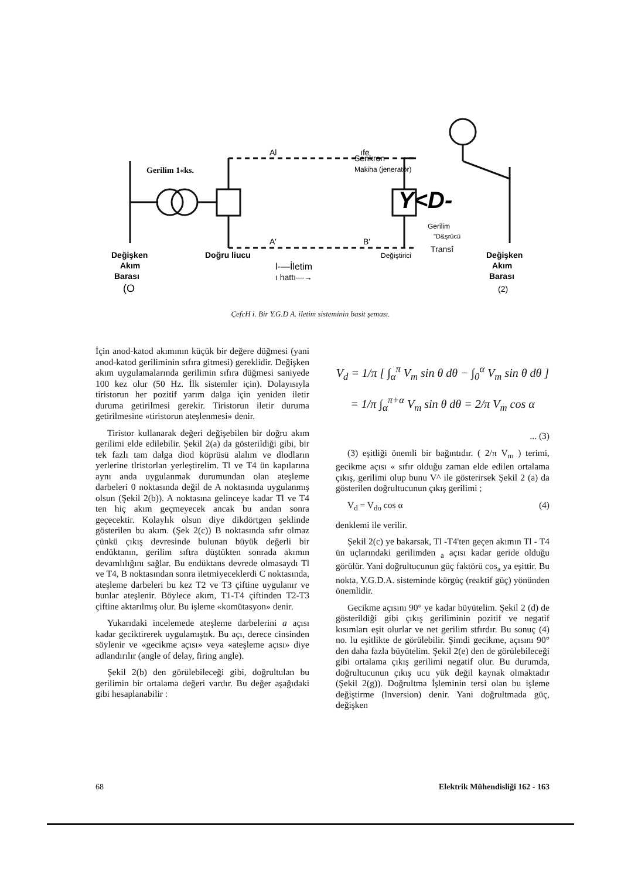Senkron
Makiha (jeneratör)
Al
ıfe
Gerilim 1«ks.
Y<D-
Gerilim
"D&şrücü
Transî
Değiştirici
A'
B'
Değişken
Akım
Barası
(O
Doğru liucu
l-—İletim
ı hattı—→
Değişken
Akım
Barası
(2)
ÇefcH i. Bir Y.G.D A. iletim sisteminin basit şeması.
İçin anod-katod akımının küçük bir değere düğmesi (yani anod-katod geriliminin sıfıra gitmesi) gereklidir. Değişken akım uygulamalarında gerilimin sıfıra düğmesi saniyede 100 kez olur (50 Hz. İlk sistemler için). Dolayısıyla tiristorun her pozitif yarım dalga için yeniden iletir duruma getirilmesi gerekir. Tiristorun iletir duruma getirilmesine «tiristorun ateşlenmesi» denir.
Tiristor kullanarak değeri değişebilen bir doğru akım gerilimi elde edilebilir. Şekil 2(a) da gösterildiği gibi, bir tek fazlı tam dalga diod köprüsü alalım ve dlodların yerlerine tlristorlan yerleştirelim. Tl ve T4 ün kapılarına aynı anda uygulanmak durumundan olan ateşleme darbeleri 0 noktasında değil de A noktasında uygulanmış olsun (Şekil 2(b)). A noktasına gelinceye kadar Tl ve T4 ten hiç akım geçmeyecek ancak bu andan sonra geçecektir. Kolaylık olsun diye dikdörtgen şeklinde gösterilen bu akım. (Şek 2(c)) B noktasında sıfır olmaz çünkü çıkış devresinde bulunan büyük değerli bir endüktanın, gerilim sıftra düştükten sonrada akımın devamlılığını sağlar. Bu endüktans devrede olmasaydı Tl ve T4, B noktasından sonra iletmiyeceklerdi C noktasında, ateşleme darbeleri bu kez T2 ve T3 çiftine uygulanır ve bunlar ateşlenir. Böylece akım, T1-T4 çiftinden T2-T3 çiftine aktarılmış olur. Bu işleme «komütasyon» denir.
Yukarıdaki incelemede ateşleme darbelerini a açısı kadar geciktirerek uygulamıştık. Bu açı, derece cinsinden söylenir ve «gecikme açısı» veya «ateşleme açısı» diye adlandırılır (angle of delay, firing angle).
Şekil 2(b) den görülebileceği gibi, doğrultulan bu gerilimin bir ortalama değeri vardır. Bu değer aşağıdaki gibi hesaplanabilir :
V<sub>d</sub> = 1/π [ ∫<sub>α</sub><sup>π</sup> V<sub>m</sub> sin θ dθ − ∫<sub>0</sub><sup>α</sup> V<sub>m</sub> sin θ dθ ]
= 1/π ∫<sub>α</sub><sup>π+α</sup> V<sub>m</sub> sin θ dθ = 2/π V<sub>m</sub> cos α
... (3)
(3) eşitliği önemli bir bağıntıdır. ( 2/π V<sub>m</sub> ) terimi, gecikme açısı « sıfır olduğu zaman elde edilen ortalama çıkış, gerilimi olup bunu V^ ile gösterirsek Şekil 2 (a) da gösterilen doğrultucunun çıkış gerilimi ;
V<sub>d</sub> = V<sub>do</sub> cos α (4)
denklemi ile verilir.
Şekil 2(c) ye bakarsak, Tl -T4'ten geçen akımın Tl - T4 ün uçlarındaki gerilimden <sub>a</sub> açısı kadar geride olduğu görülür. Yani doğrultucunun güç faktörü cos<sub>a</sub> ya eşittir. Bu nokta, Y.G.D.A. sisteminde körgüç (reaktif güç) yönünden önemlidir.
Gecikme açısını 90° ye kadar büyütelim. Şekil 2 (d) de gösterildiği gibi çıkış geriliminin pozitif ve negatif kısımları eşit olurlar ve net gerilim stfırdır. Bu sonuç (4) no. lu eşitlikte de görülebilir. Şimdi gecikme, açısını 90° den daha fazla büyütelim. Şekil 2(e) den de görülebileceği gibi ortalama çıkış gerilimi negatif olur. Bu durumda, doğrultucunun çıkış ucu yük değil kaynak olmaktadır (Şekil 2(g)). Doğrultma İşleminin tersi olan bu işleme değiştirme (lnversion) denir. Yani doğrultmada güç, değişken
68 Elektrik Mühendisliği 162 - 163